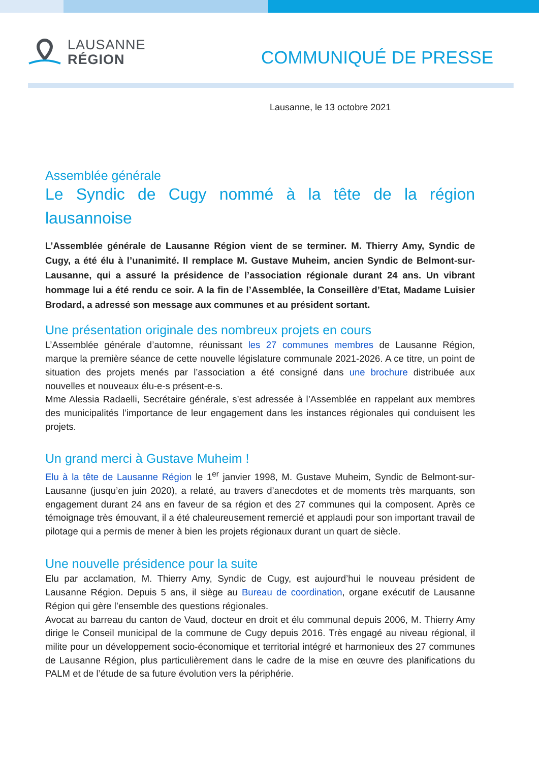LAUSANNE
RÉGION
COMMUNIQUÉ DE PRESSE
Lausanne, le 13 octobre 2021
Assemblée générale
Le Syndic de Cugy nommé à la tête de la région lausannoise
L’Assemblée générale de Lausanne Région vient de se terminer. M. Thierry Amy, Syndic de Cugy, a été élu à l’unanimité. Il remplace M. Gustave Muheim, ancien Syndic de Belmont-sur-Lausanne, qui a assuré la présidence de l’association régionale durant 24 ans. Un vibrant hommage lui a été rendu ce soir. A la fin de l’Assemblée, la Conseillère d’Etat, Madame Luisier Brodard, a adressé son message aux communes et au président sortant.
Une présentation originale des nombreux projets en cours
L’Assemblée générale d’automne, réunissant les 27 communes membres de Lausanne Région, marque la première séance de cette nouvelle législature communale 2021-2026. A ce titre, un point de situation des projets menés par l’association a été consigné dans une brochure distribuée aux nouvelles et nouveaux élu-e-s présent-e-s.
Mme Alessia Radaelli, Secrétaire générale, s’est adressée à l’Assemblée en rappelant aux membres des municipalités l’importance de leur engagement dans les instances régionales qui conduisent les projets.
Un grand merci à Gustave Muheim !
Elu à la tête de Lausanne Région le 1<sup>er</sup> janvier 1998, M. Gustave Muheim, Syndic de Belmont-sur-Lausanne (jusqu’en juin 2020), a relaté, au travers d’anecdotes et de moments très marquants, son engagement durant 24 ans en faveur de sa région et des 27 communes qui la composent. Après ce témoignage très émouvant, il a été chaleureusement remercié et applaudi pour son important travail de pilotage qui a permis de mener à bien les projets régionaux durant un quart de siècle.
Une nouvelle présidence pour la suite
Elu par acclamation, M. Thierry Amy, Syndic de Cugy, est aujourd’hui le nouveau président de Lausanne Région. Depuis 5 ans, il siège au Bureau de coordination, organe exécutif de Lausanne Région qui gère l’ensemble des questions régionales.
Avocat au barreau du canton de Vaud, docteur en droit et élu communal depuis 2006, M. Thierry Amy dirige le Conseil municipal de la commune de Cugy depuis 2016. Très engagé au niveau régional, il milite pour un développement socio-économique et territorial intégré et harmonieux des 27 communes de Lausanne Région, plus particulièrement dans le cadre de la mise en œuvre des planifications du PALM et de l’étude de sa future évolution vers la périphérie.